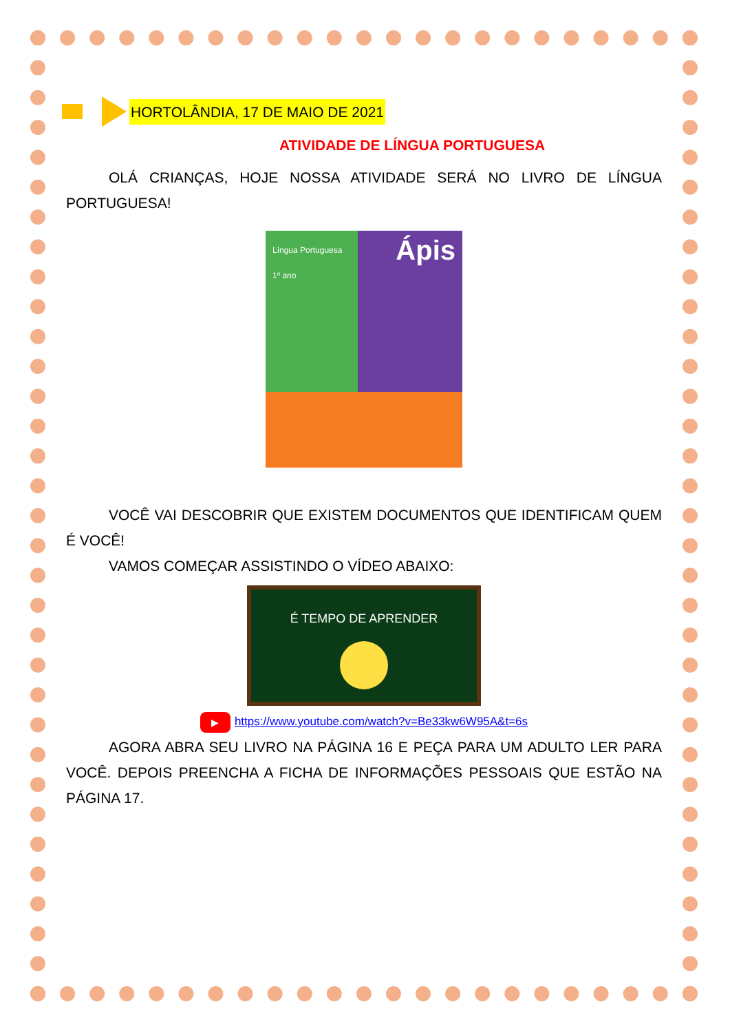HORTOLÂNDIA, 17 DE MAIO DE 2021
ATIVIDADE DE LÍNGUA PORTUGUESA
OLÁ CRIANÇAS, HOJE NOSSA ATIVIDADE SERÁ NO LIVRO DE LÍNGUA PORTUGUESA!
Língua Portuguesa
1º ano Ápis
VOCÊ VAI DESCOBRIR QUE EXISTEM DOCUMENTOS QUE IDENTIFICAM QUEM É VOCÊ!
VAMOS COMEÇAR ASSISTINDO O VÍDEO ABAIXO:
É TEMPO DE APRENDER
▶ https://www.youtube.com/watch?v=Be33kw6W95A&t=6s
AGORA ABRA SEU LIVRO NA PÁGINA 16 E PEÇA PARA UM ADULTO LER PARA VOCÊ. DEPOIS PREENCHA A FICHA DE INFORMAÇÕES PESSOAIS QUE ESTÃO NA PÁGINA 17.